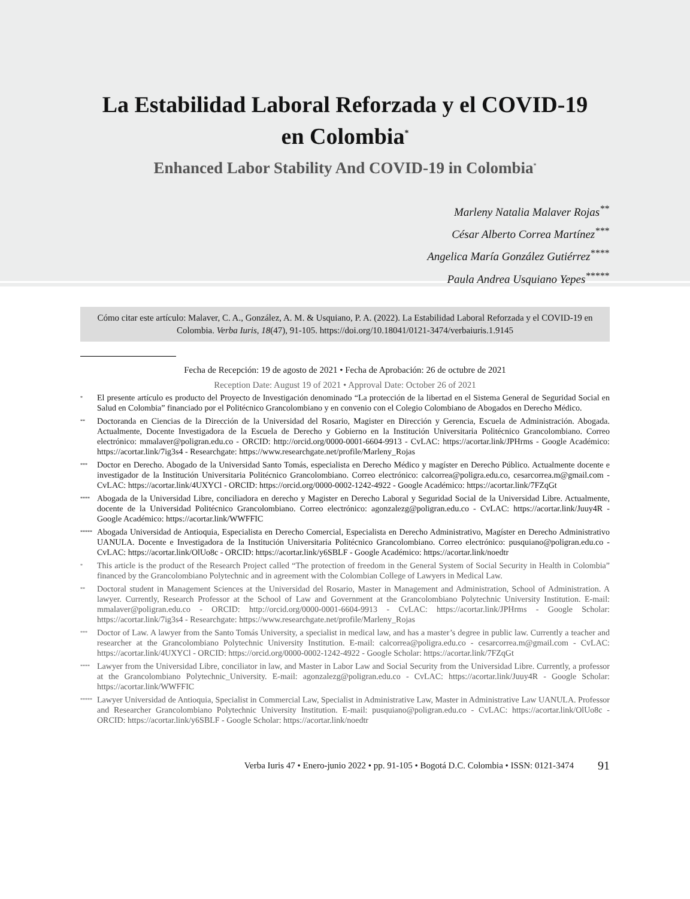La Estabilidad Laboral Reforzada y el COVID-19
en Colombia<sup>*</sup>
Enhanced Labor Stability And COVID-19 in Colombia<sup>*</sup>
Marleny Natalia Malaver Rojas<sup>**</sup>
César Alberto Correa Martínez<sup>***</sup>
Angelica María González Gutiérrez<sup>****</sup>
Paula Andrea Usquiano Yepes<sup>*****</sup>
Cómo citar este artículo: Malaver, C. A., González, A. M. & Usquiano, P. A. (2022). La Estabilidad Laboral Reforzada y el COVID-19 en Colombia. Verba Iuris, 18(47), 91-105. https://doi.org/10.18041/0121-3474/verbaiuris.1.9145
Fecha de Recepción: 19 de agosto de 2021 • Fecha de Aprobación: 26 de octubre de 2021
Reception Date: August 19 of 2021 • Approval Date: October 26 of 2021
* El presente artículo es producto del Proyecto de Investigación denominado “La protección de la libertad en el Sistema General de Seguridad Social en Salud en Colombia” financiado por el Politécnico Grancolombiano y en convenio con el Colegio Colombiano de Abogados en Derecho Médico.
** Doctoranda en Ciencias de la Dirección de la Universidad del Rosario, Magister en Dirección y Gerencia, Escuela de Administración. Abogada. Actualmente, Docente Investigadora de la Escuela de Derecho y Gobierno en la Institución Universitaria Politécnico Grancolombiano. Correo electrónico: mmalaver@poligran.edu.co - ORCID: http://orcid.org/0000-0001-6604-9913 - CvLAC: https://acortar.link/JPHrms - Google Académico: https://acortar.link/7ig3s4 - Researchgate: https://www.researchgate.net/profile/Marleny_Rojas
*** Doctor en Derecho. Abogado de la Universidad Santo Tomás, especialista en Derecho Médico y magíster en Derecho Público. Actualmente docente e investigador de la Institución Universitaria Politécnico Grancolombiano. Correo electrónico: calcorrea@poligra.edu.co, cesarcorrea.m@gmail.com - CvLAC: https://acortar.link/4UXYCl - ORCID: https://orcid.org/0000-0002-1242-4922 - Google Académico: https://acortar.link/7FZqGt
**** Abogada de la Universidad Libre, conciliadora en derecho y Magister en Derecho Laboral y Seguridad Social de la Universidad Libre. Actualmente, docente de la Universidad Politécnico Grancolombiano. Correo electrónico: agonzalezg@poligran.edu.co - CvLAC: https://acortar.link/Juuy4R - Google Académico: https://acortar.link/WWFFIC
***** Abogada Universidad de Antioquia, Especialista en Derecho Comercial, Especialista en Derecho Administrativo, Magíster en Derecho Administrativo UANULA. Docente e Investigadora de la Institución Universitaria Politécnico Grancolombiano. Correo electrónico: pusquiano@poligran.edu.co - CvLAC: https://acortar.link/OlUo8c - ORCID: https://acortar.link/y6SBLF - Google Académico: https://acortar.link/noedtr
* This article is the product of the Research Project called “The protection of freedom in the General System of Social Security in Health in Colombia” financed by the Grancolombiano Polytechnic and in agreement with the Colombian College of Lawyers in Medical Law.
** Doctoral student in Management Sciences at the Universidad del Rosario, Master in Management and Administration, School of Administration. A lawyer. Currently, Research Professor at the School of Law and Government at the Grancolombiano Polytechnic University Institution. E-mail: mmalaver@poligran.edu.co - ORCID: http://orcid.org/0000-0001-6604-9913 - CvLAC: https://acortar.link/JPHrms - Google Scholar: https://acortar.link/7ig3s4 - Researchgate: https://www.researchgate.net/profile/Marleny_Rojas
*** Doctor of Law. A lawyer from the Santo Tomás University, a specialist in medical law, and has a master’s degree in public law. Currently a teacher and researcher at the Grancolombiano Polytechnic University Institution. E-mail: calcorrea@poligra.edu.co - cesarcorrea.m@gmail.com - CvLAC: https://acortar.link/4UXYCl - ORCID: https://orcid.org/0000-0002-1242-4922 - Google Scholar: https://acortar.link/7FZqGt
**** Lawyer from the Universidad Libre, conciliator in law, and Master in Labor Law and Social Security from the Universidad Libre. Currently, a professor at the Grancolombiano Polytechnic_University. E-mail: agonzalezg@poligran.edu.co - CvLAC: https://acortar.link/Juuy4R - Google Scholar: https://acortar.link/WWFFIC
***** Lawyer Universidad de Antioquia, Specialist in Commercial Law, Specialist in Administrative Law, Master in Administrative Law UANULA. Professor and Researcher Grancolombiano Polytechnic University Institution. E-mail: pusquiano@poligran.edu.co - CvLAC: https://acortar.link/OlUo8c - ORCID: https://acortar.link/y6SBLF - Google Scholar: https://acortar.link/noedtr
Verba Iuris 47 • Enero-junio 2022 • pp. 91-105 • Bogotá D.C. Colombia • ISSN: 0121-3474 91